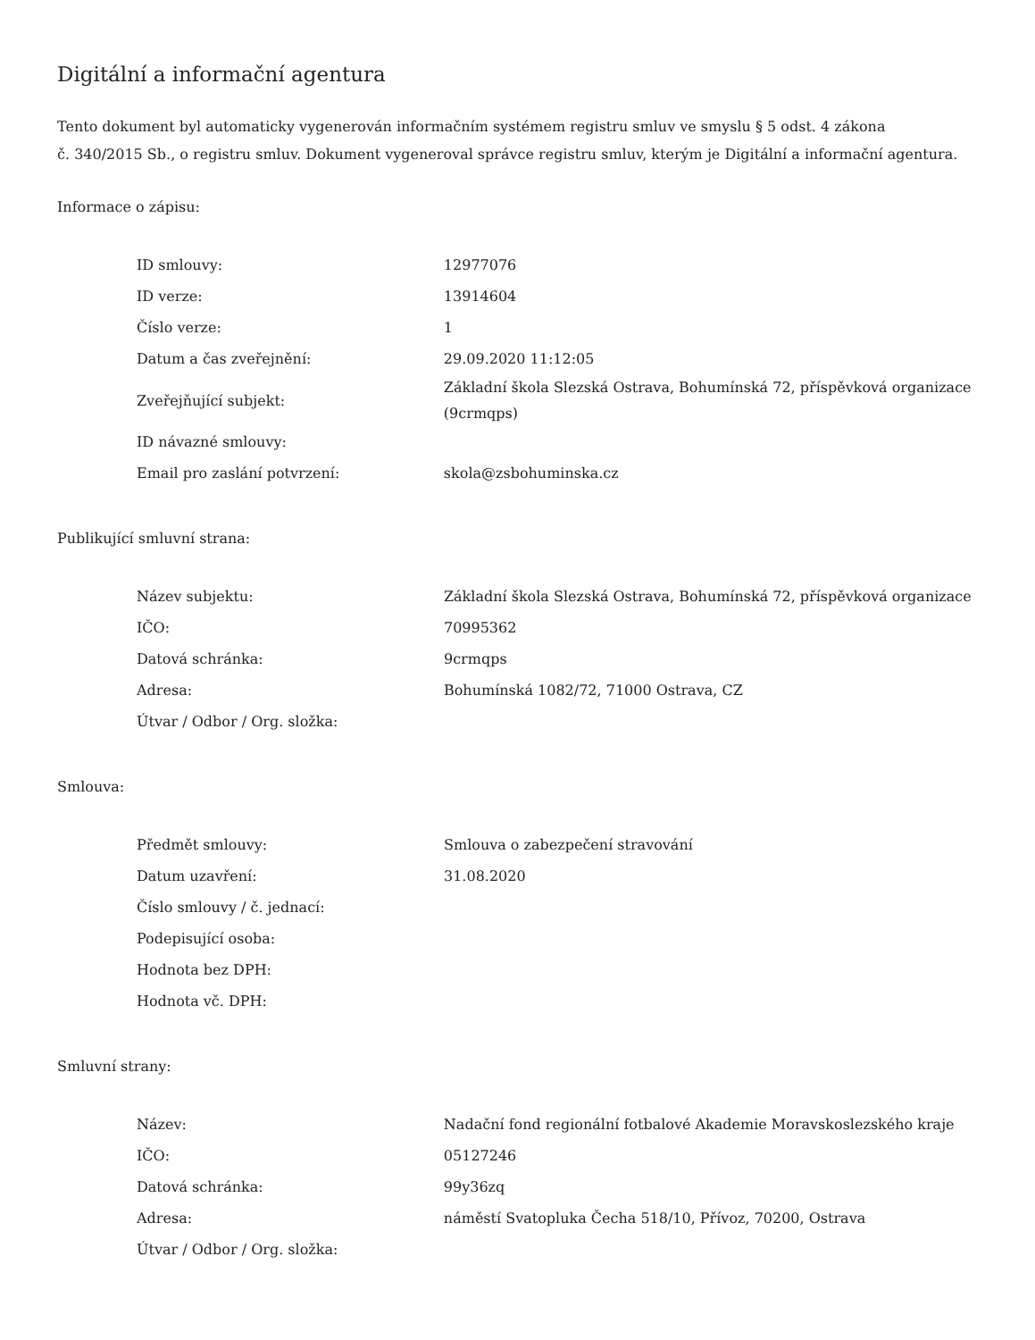Digitální a informační agentura
Tento dokument byl automaticky vygenerován informačním systémem registru smluv ve smyslu § 5 odst. 4 zákona
č. 340/2015 Sb., o registru smluv. Dokument vygeneroval správce registru smluv, kterým je Digitální a informační agentura.
Informace o zápisu:
| ID smlouvy: | 12977076 |
| ID verze: | 13914604 |
| Číslo verze: | 1 |
| Datum a čas zveřejnění: | 29.09.2020 11:12:05 |
| Zveřejňující subjekt: | Základní škola Slezská Ostrava, Bohumínská 72, příspěvková organizace (9crmqps) |
| ID návazné smlouvy: | |
| Email pro zaslání potvrzení: | skola@zsbohuminska.cz |
Publikující smluvní strana:
| Název subjektu: | Základní škola Slezská Ostrava, Bohumínská 72, příspěvková organizace |
| IČO: | 70995362 |
| Datová schránka: | 9crmqps |
| Adresa: | Bohumínská 1082/72, 71000 Ostrava, CZ |
| Útvar / Odbor / Org. složka: | |
Smlouva:
| Předmět smlouvy: | Smlouva o zabezpečení stravování |
| Datum uzavření: | 31.08.2020 |
| Číslo smlouvy / č. jednací: | |
| Podepisující osoba: | |
| Hodnota bez DPH: | |
| Hodnota vč. DPH: | |
Smluvní strany:
| Název: | Nadační fond regionální fotbalové Akademie Moravskoslezského kraje |
| IČO: | 05127246 |
| Datová schránka: | 99y36zq |
| Adresa: | náměstí Svatopluka Čecha 518/10, Přívoz, 70200, Ostrava |
| Útvar / Odbor / Org. složka: | |